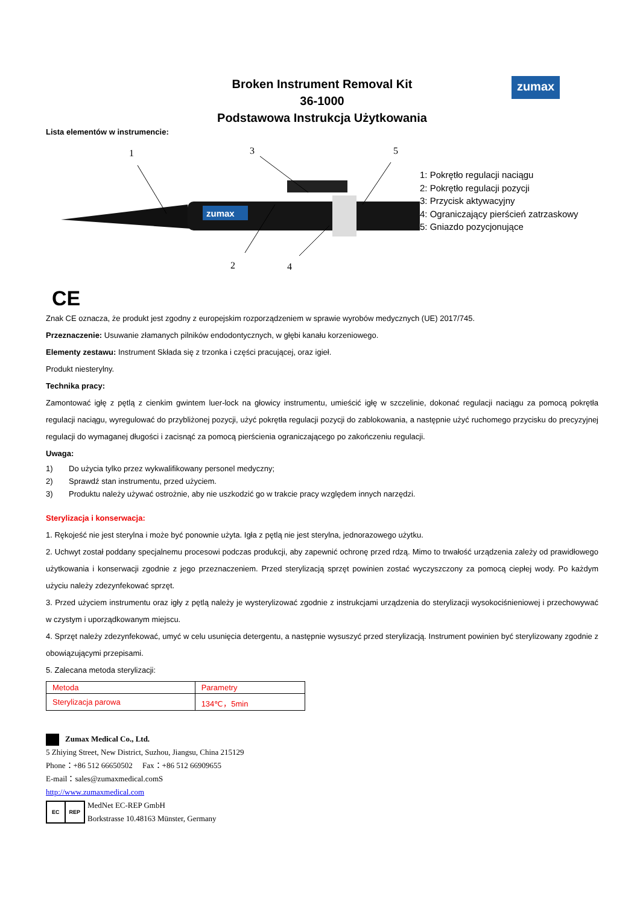zumax
Broken Instrument Removal Kit
36-1000
Podstawowa Instrukcja Użytkowania
Lista elementów w instrumencie:
1
3
5
2
4
zumax
1: Pokrętło regulacji naciągu
2: Pokrętło regulacji pozycji
3: Przycisk aktywacyjny
4: Ograniczający pierścień zatrzaskowy
5: Gniazdo pozycjonujące
CE
Znak CE oznacza, że produkt jest zgodny z europejskim rozporządzeniem w sprawie wyrobów medycznych (UE) 2017/745.
Przeznaczenie: Usuwanie złamanych pilników endodontycznych, w głębi kanału korzeniowego.
Elementy zestawu: Instrument Składa się z trzonka i części pracującej, oraz igieł.
Produkt niesterylny.
Technika pracy:
Zamontować igłę z pętlą z cienkim gwintem luer-lock na głowicy instrumentu, umieścić igłę w szczelinie, dokonać regulacji naciągu za pomocą pokrętła regulacji naciągu, wyregulować do przybliżonej pozycji, użyć pokrętła regulacji pozycji do zablokowania, a następnie użyć ruchomego przycisku do precyzyjnej regulacji do wymaganej długości i zacisnąć za pomocą pierścienia ograniczającego po zakończeniu regulacji.
Uwaga:
1) Do użycia tylko przez wykwalifikowany personel medyczny;
2) Sprawdź stan instrumentu, przed użyciem.
3) Produktu należy używać ostrożnie, aby nie uszkodzić go w trakcie pracy względem innych narzędzi.
Sterylizacja i konserwacja:
1. Rękojeść nie jest sterylna i może być ponownie użyta. Igła z pętlą nie jest sterylna, jednorazowego użytku.
2. Uchwyt został poddany specjalnemu procesowi podczas produkcji, aby zapewnić ochronę przed rdzą. Mimo to trwałość urządzenia zależy od prawidłowego użytkowania i konserwacji zgodnie z jego przeznaczeniem. Przed sterylizacją sprzęt powinien zostać wyczyszczony za pomocą ciepłej wody. Po każdym użyciu należy zdezynfekować sprzęt.
3. Przed użyciem instrumentu oraz igły z pętlą należy je wysterylizować zgodnie z instrukcjami urządzenia do sterylizacji wysokociśnieniowej i przechowywać w czystym i uporządkowanym miejscu.
4. Sprzęt należy zdezynfekować, umyć w celu usunięcia detergentu, a następnie wysuszyć przed sterylizacją. Instrument powinien być sterylizowany zgodnie z obowiązującymi przepisami.
5. Zalecana metoda sterylizacji:
| Metoda | Parametry |
| Sterylizacja parowa | 134℃，5min |
Zumax Medical Co., Ltd.
5 Zhiying Street, New District, Suzhou, Jiangsu, China 215129
Phone：+86 512 66650502 Fax：+86 512 66909655
E-mail：sales@zumaxmedical.comS
http://www.zumaxmedical.com
EC REP
MedNet EC-REP GmbH
Borkstrasse 10.48163 Münster, Germany